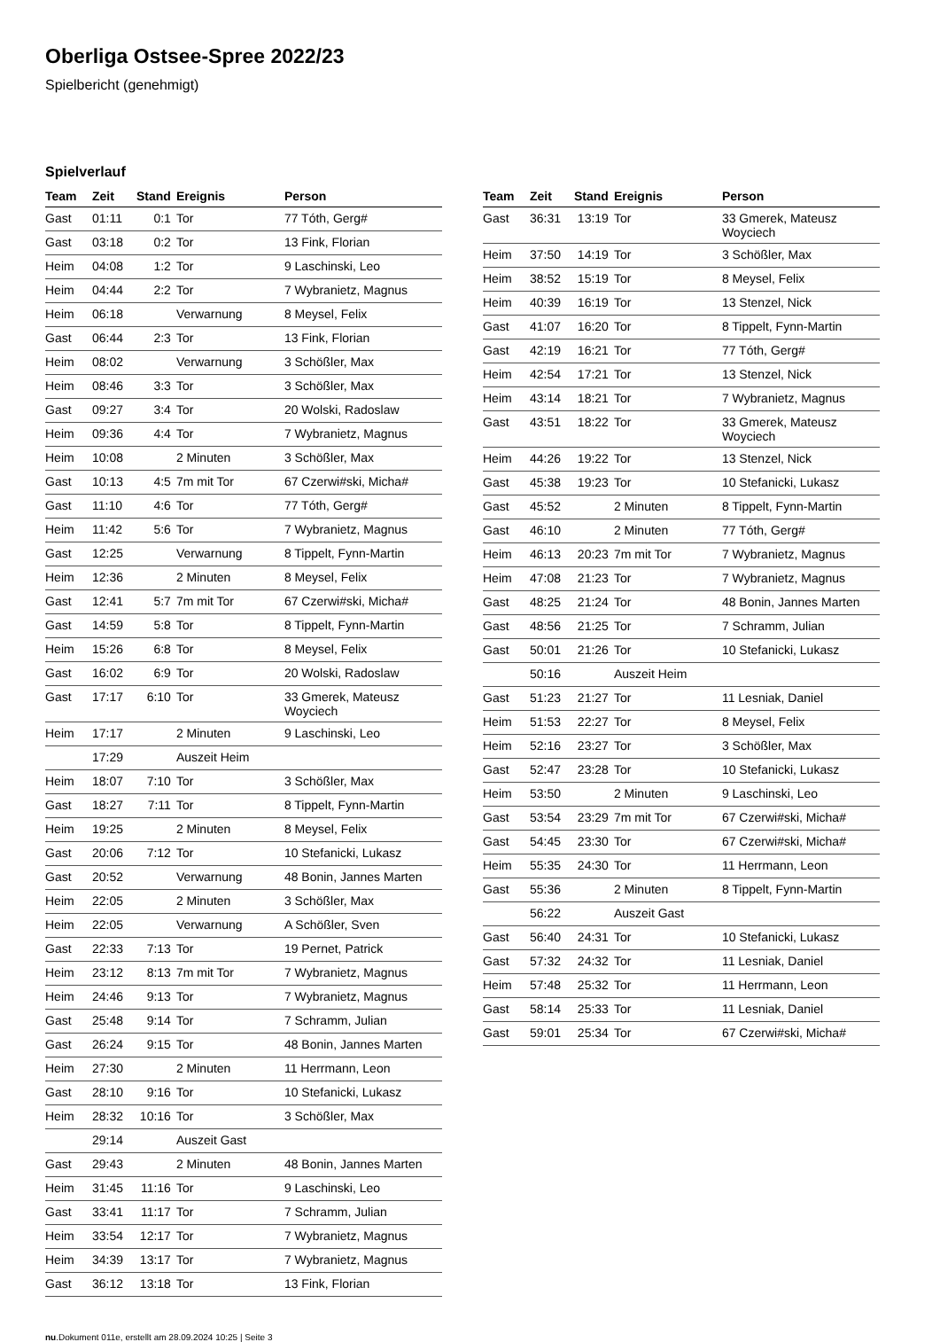Oberliga Ostsee-Spree 2022/23
Spielbericht (genehmigt)
Spielverlauf
| Team | Zeit | Stand | Ereignis | Person |
| --- | --- | --- | --- | --- |
| Gast | 01:11 | 0:1 | Tor | 77 Tóth, Gerg# |
| Gast | 03:18 | 0:2 | Tor | 13 Fink, Florian |
| Heim | 04:08 | 1:2 | Tor | 9 Laschinski, Leo |
| Heim | 04:44 | 2:2 | Tor | 7 Wybranietz, Magnus |
| Heim | 06:18 | | Verwarnung | 8 Meysel, Felix |
| Gast | 06:44 | 2:3 | Tor | 13 Fink, Florian |
| Heim | 08:02 | | Verwarnung | 3 Schößler, Max |
| Heim | 08:46 | 3:3 | Tor | 3 Schößler, Max |
| Gast | 09:27 | 3:4 | Tor | 20 Wolski, Radoslaw |
| Heim | 09:36 | 4:4 | Tor | 7 Wybranietz, Magnus |
| Heim | 10:08 | | 2 Minuten | 3 Schößler, Max |
| Gast | 10:13 | 4:5 | 7m mit Tor | 67 Czerwi#ski, Micha# |
| Gast | 11:10 | 4:6 | Tor | 77 Tóth, Gerg# |
| Heim | 11:42 | 5:6 | Tor | 7 Wybranietz, Magnus |
| Gast | 12:25 | | Verwarnung | 8 Tippelt, Fynn-Martin |
| Heim | 12:36 | | 2 Minuten | 8 Meysel, Felix |
| Gast | 12:41 | 5:7 | 7m mit Tor | 67 Czerwi#ski, Micha# |
| Gast | 14:59 | 5:8 | Tor | 8 Tippelt, Fynn-Martin |
| Heim | 15:26 | 6:8 | Tor | 8 Meysel, Felix |
| Gast | 16:02 | 6:9 | Tor | 20 Wolski, Radoslaw |
| Gast | 17:17 | 6:10 | Tor | 33 Gmerek, Mateusz Woyciech |
| Heim | 17:17 | | 2 Minuten | 9 Laschinski, Leo |
| | 17:29 | | Auszeit Heim | |
| Heim | 18:07 | 7:10 | Tor | 3 Schößler, Max |
| Gast | 18:27 | 7:11 | Tor | 8 Tippelt, Fynn-Martin |
| Heim | 19:25 | | 2 Minuten | 8 Meysel, Felix |
| Gast | 20:06 | 7:12 | Tor | 10 Stefanicki, Lukasz |
| Gast | 20:52 | | Verwarnung | 48 Bonin, Jannes Marten |
| Heim | 22:05 | | 2 Minuten | 3 Schößler, Max |
| Heim | 22:05 | | Verwarnung | A Schößler, Sven |
| Gast | 22:33 | 7:13 | Tor | 19 Pernet, Patrick |
| Heim | 23:12 | 8:13 | 7m mit Tor | 7 Wybranietz, Magnus |
| Heim | 24:46 | 9:13 | Tor | 7 Wybranietz, Magnus |
| Gast | 25:48 | 9:14 | Tor | 7 Schramm, Julian |
| Gast | 26:24 | 9:15 | Tor | 48 Bonin, Jannes Marten |
| Heim | 27:30 | | 2 Minuten | 11 Herrmann, Leon |
| Gast | 28:10 | 9:16 | Tor | 10 Stefanicki, Lukasz |
| Heim | 28:32 | 10:16 | Tor | 3 Schößler, Max |
| | 29:14 | | Auszeit Gast | |
| Gast | 29:43 | | 2 Minuten | 48 Bonin, Jannes Marten |
| Heim | 31:45 | 11:16 | Tor | 9 Laschinski, Leo |
| Gast | 33:41 | 11:17 | Tor | 7 Schramm, Julian |
| Heim | 33:54 | 12:17 | Tor | 7 Wybranietz, Magnus |
| Heim | 34:39 | 13:17 | Tor | 7 Wybranietz, Magnus |
| Gast | 36:12 | 13:18 | Tor | 13 Fink, Florian |
| Team | Zeit | Stand | Ereignis | Person |
| --- | --- | --- | --- | --- |
| Gast | 36:31 | 13:19 | Tor | 33 Gmerek, Mateusz Woyciech |
| Heim | 37:50 | 14:19 | Tor | 3 Schößler, Max |
| Heim | 38:52 | 15:19 | Tor | 8 Meysel, Felix |
| Heim | 40:39 | 16:19 | Tor | 13 Stenzel, Nick |
| Gast | 41:07 | 16:20 | Tor | 8 Tippelt, Fynn-Martin |
| Gast | 42:19 | 16:21 | Tor | 77 Tóth, Gerg# |
| Heim | 42:54 | 17:21 | Tor | 13 Stenzel, Nick |
| Heim | 43:14 | 18:21 | Tor | 7 Wybranietz, Magnus |
| Gast | 43:51 | 18:22 | Tor | 33 Gmerek, Mateusz Woyciech |
| Heim | 44:26 | 19:22 | Tor | 13 Stenzel, Nick |
| Gast | 45:38 | 19:23 | Tor | 10 Stefanicki, Lukasz |
| Gast | 45:52 | | 2 Minuten | 8 Tippelt, Fynn-Martin |
| Gast | 46:10 | | 2 Minuten | 77 Tóth, Gerg# |
| Heim | 46:13 | 20:23 | 7m mit Tor | 7 Wybranietz, Magnus |
| Heim | 47:08 | 21:23 | Tor | 7 Wybranietz, Magnus |
| Gast | 48:25 | 21:24 | Tor | 48 Bonin, Jannes Marten |
| Gast | 48:56 | 21:25 | Tor | 7 Schramm, Julian |
| Gast | 50:01 | 21:26 | Tor | 10 Stefanicki, Lukasz |
| | 50:16 | | Auszeit Heim | |
| Gast | 51:23 | 21:27 | Tor | 11 Lesniak, Daniel |
| Heim | 51:53 | 22:27 | Tor | 8 Meysel, Felix |
| Heim | 52:16 | 23:27 | Tor | 3 Schößler, Max |
| Gast | 52:47 | 23:28 | Tor | 10 Stefanicki, Lukasz |
| Heim | 53:50 | | 2 Minuten | 9 Laschinski, Leo |
| Gast | 53:54 | 23:29 | 7m mit Tor | 67 Czerwi#ski, Micha# |
| Gast | 54:45 | 23:30 | Tor | 67 Czerwi#ski, Micha# |
| Heim | 55:35 | 24:30 | Tor | 11 Herrmann, Leon |
| Gast | 55:36 | | 2 Minuten | 8 Tippelt, Fynn-Martin |
| | 56:22 | | Auszeit Gast | |
| Gast | 56:40 | 24:31 | Tor | 10 Stefanicki, Lukasz |
| Gast | 57:32 | 24:32 | Tor | 11 Lesniak, Daniel |
| Heim | 57:48 | 25:32 | Tor | 11 Herrmann, Leon |
| Gast | 58:14 | 25:33 | Tor | 11 Lesniak, Daniel |
| Gast | 59:01 | 25:34 | Tor | 67 Czerwi#ski, Micha# |
nu.Dokument 011e, erstellt am 28.09.2024 10:25 | Seite 3